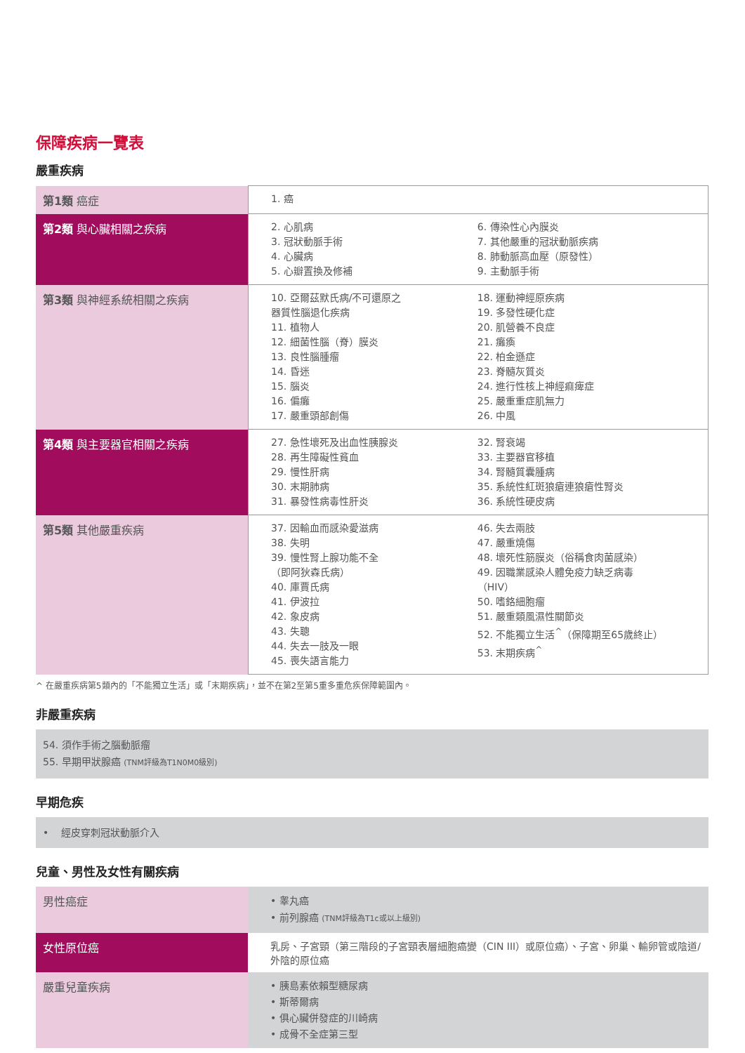保障疾病一覽表
嚴重疾病
| 第1類 癌症 | 1. 癌 |
| 第2類 與心臟相關之疾病 | 2. 心肌病 3. 冠狀動脈手術 4. 心臟病 5. 心瓣置換及修補 6. 傳染性心內膜炎 7. 其他嚴重的冠狀動脈疾病 8. 肺動脈高血壓（原發性） 9. 主動脈手術 |
| 第3類 與神經系統相關之疾病 | 10. 亞爾茲默氏病/不可還原之 器質性腦退化疾病 11. 植物人 12. 細菌性腦（脊）膜炎 13. 良性腦腫瘤 14. 昏迷 15. 腦炎 16. 偏癱 17. 嚴重頭部創傷 18. 運動神經原疾病 19. 多發性硬化症 20. 肌營養不良症 21. 癱瘓 22. 柏金遜症 23. 脊髓灰質炎 24. 進行性核上神經痲痺症 25. 嚴重重症肌無力 26. 中風 |
| 第4類 與主要器官相關之疾病 | 27. 急性壞死及出血性胰腺炎 28. 再生障礙性貧血 29. 慢性肝病 30. 末期肺病 31. 暴發性病毒性肝炎 32. 腎衰竭 33. 主要器官移植 34. 腎髓質囊腫病 35. 系統性紅斑狼瘡連狼瘡性腎炎 36. 系統性硬皮病 |
| 第5類 其他嚴重疾病 | 37. 因輸血而感染愛滋病 38. 失明 39. 慢性腎上腺功能不全 （即阿狄森氏病） 40. 庫賈氏病 41. 伊波拉 42. 象皮病 43. 失聰 44. 失去一肢及一眼 45. 喪失語言能力 46. 失去兩肢 47. 嚴重燒傷 48. 壞死性筋膜炎（俗稱食肉菌感染） 49. 因職業感染人體免疫力缺乏病毒 （HIV） 50. 嗜鉻細胞瘤 51. 嚴重類風濕性關節炎 52. 不能獨立生活<sup>^</sup>（保障期至65歲終止） 53. 末期疾病<sup>^</sup> |
^ 在嚴重疾病第5類內的「不能獨立生活」或「末期疾病」，並不在第2至第5重多重危疾保障範圍內。
非嚴重疾病
54. 須作手術之腦動脈瘤
55. 早期甲狀腺癌 (TNM評級為T1N0M0級別)
早期危疾
• 經皮穿刺冠狀動脈介入
兒童、男性及女性有關疾病
| 男性癌症 | • 睾丸癌 • 前列腺癌 (TNM評級為T1c或以上級別) |
| 女性原位癌 | 乳房、子宮頸（第三階段的子宮頸表層細胞癌變（CIN III）或原位癌）、子宮、卵巢、輸卵管或陰道/外陰的原位癌 |
| 嚴重兒童疾病 | • 胰島素依賴型糖尿病 • 斯蒂爾病 • 俱心臟併發症的川崎病 • 成骨不全症第三型 |